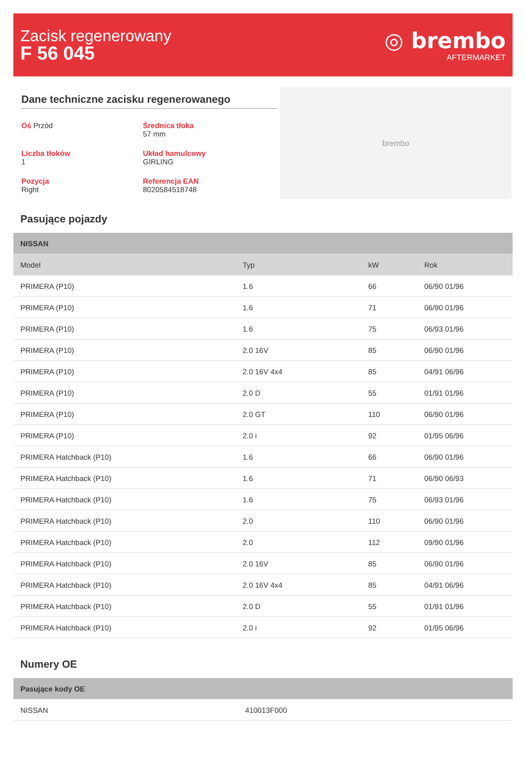Zacisk regenerowany
F 56 045
◎ brembo
AFTERMARKET
Dane techniczne zacisku regenerowanego
Oś Przód
Średnica tłoka
57 mm
Liczba tłoków
1
Układ hamulcowy
GIRLING
Pozycja
Right
Referencja EAN
8020584518748
brembo
Pasujące pojazdy
| NISSAN | | | |
| --- | --- | --- | --- |
| Model | Typ | kW | Rok |
| PRIMERA (P10) | 1.6 | 66 | 06/90 01/96 |
| PRIMERA (P10) | 1.6 | 71 | 06/90 01/96 |
| PRIMERA (P10) | 1.6 | 75 | 06/93 01/96 |
| PRIMERA (P10) | 2.0 16V | 85 | 06/90 01/96 |
| PRIMERA (P10) | 2.0 16V 4x4 | 85 | 04/91 06/96 |
| PRIMERA (P10) | 2.0 D | 55 | 01/91 01/96 |
| PRIMERA (P10) | 2.0 GT | 110 | 06/90 01/96 |
| PRIMERA (P10) | 2.0 i | 92 | 01/95 06/96 |
| PRIMERA Hatchback (P10) | 1.6 | 66 | 06/90 01/96 |
| PRIMERA Hatchback (P10) | 1.6 | 71 | 06/90 06/93 |
| PRIMERA Hatchback (P10) | 1.6 | 75 | 06/93 01/96 |
| PRIMERA Hatchback (P10) | 2.0 | 110 | 06/90 01/96 |
| PRIMERA Hatchback (P10) | 2.0 | 112 | 09/90 01/96 |
| PRIMERA Hatchback (P10) | 2.0 16V | 85 | 06/90 01/96 |
| PRIMERA Hatchback (P10) | 2.0 16V 4x4 | 85 | 04/91 06/96 |
| PRIMERA Hatchback (P10) | 2.0 D | 55 | 01/91 01/96 |
| PRIMERA Hatchback (P10) | 2.0 i | 92 | 01/95 06/96 |
Numery OE
| Pasujące kody OE | |
| --- | --- |
| NISSAN | 410013F000 |